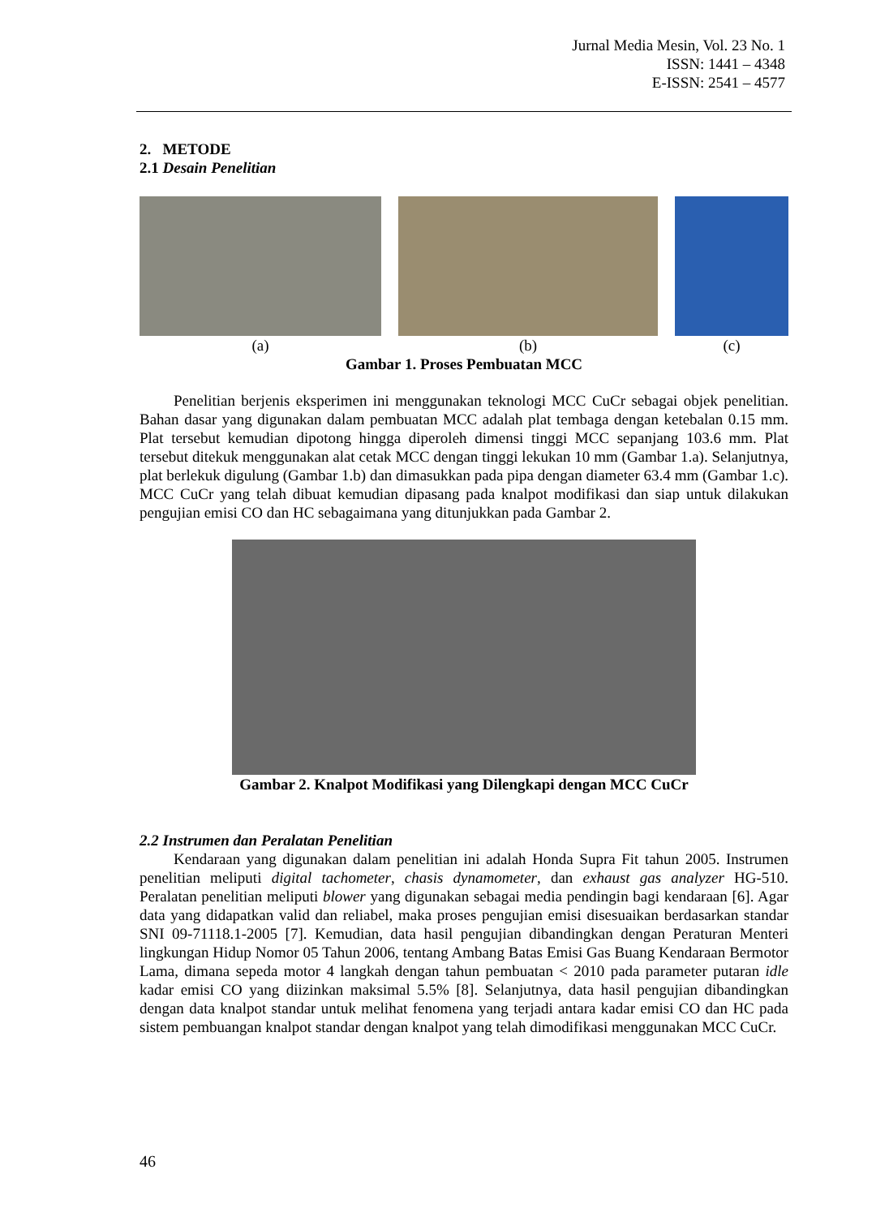Jurnal Media Mesin, Vol. 23 No. 1
ISSN: 1441 – 4348
E-ISSN: 2541 – 4577
2. METODE
2.1 Desain Penelitian
(a) (b) (c)
Gambar 1. Proses Pembuatan MCC
Penelitian berjenis eksperimen ini menggunakan teknologi MCC CuCr sebagai objek penelitian. Bahan dasar yang digunakan dalam pembuatan MCC adalah plat tembaga dengan ketebalan 0.15 mm. Plat tersebut kemudian dipotong hingga diperoleh dimensi tinggi MCC sepanjang 103.6 mm. Plat tersebut ditekuk menggunakan alat cetak MCC dengan tinggi lekukan 10 mm (Gambar 1.a). Selanjutnya, plat berlekuk digulung (Gambar 1.b) dan dimasukkan pada pipa dengan diameter 63.4 mm (Gambar 1.c). MCC CuCr yang telah dibuat kemudian dipasang pada knalpot modifikasi dan siap untuk dilakukan pengujian emisi CO dan HC sebagaimana yang ditunjukkan pada Gambar 2.
Gambar 2. Knalpot Modifikasi yang Dilengkapi dengan MCC CuCr
2.2 Instrumen dan Peralatan Penelitian
Kendaraan yang digunakan dalam penelitian ini adalah Honda Supra Fit tahun 2005. Instrumen penelitian meliputi digital tachometer, chasis dynamometer, dan exhaust gas analyzer HG-510. Peralatan penelitian meliputi blower yang digunakan sebagai media pendingin bagi kendaraan [6]. Agar data yang didapatkan valid dan reliabel, maka proses pengujian emisi disesuaikan berdasarkan standar SNI 09-71118.1-2005 [7]. Kemudian, data hasil pengujian dibandingkan dengan Peraturan Menteri lingkungan Hidup Nomor 05 Tahun 2006, tentang Ambang Batas Emisi Gas Buang Kendaraan Bermotor Lama, dimana sepeda motor 4 langkah dengan tahun pembuatan < 2010 pada parameter putaran idle kadar emisi CO yang diizinkan maksimal 5.5% [8]. Selanjutnya, data hasil pengujian dibandingkan dengan data knalpot standar untuk melihat fenomena yang terjadi antara kadar emisi CO dan HC pada sistem pembuangan knalpot standar dengan knalpot yang telah dimodifikasi menggunakan MCC CuCr.
46